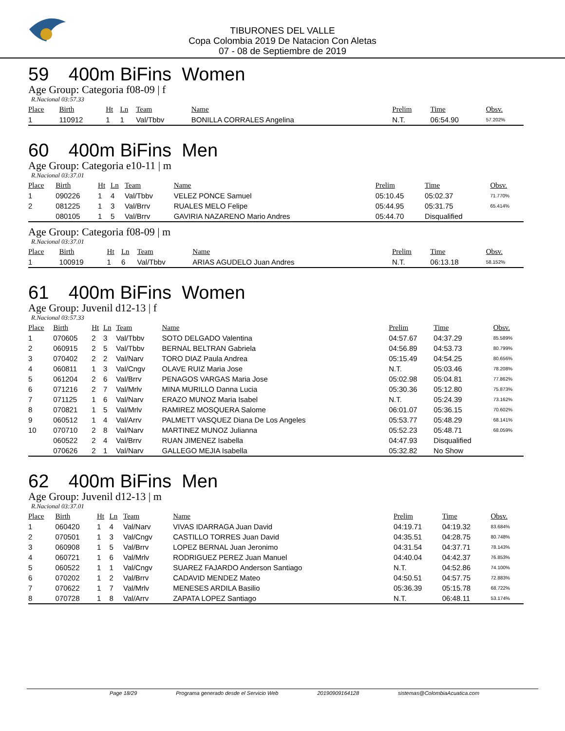TIBURONES DEL VALLE
Copa Colombia 2019 De Natacion Con Aletas
07 - 08 de Septiembre de 2019
59 400m BiFins Women
Age Group: Categoria f08-09 | f
R.Nacional 03:57.33
| Place | Birth | Ht | Ln | Team | Name | Prelim | Time | Obsv. |
| --- | --- | --- | --- | --- | --- | --- | --- | --- |
| 1 | 110912 | 1 | 1 | Val/Tbbv | BONILLA CORRALES Angelina | N.T. | 06:54.90 | 57.202% |
60 400m BiFins Men
Age Group: Categoria e10-11 | m
R.Nacional 03:37.01
| Place | Birth | Ht | Ln | Team | Name | Prelim | Time | Obsv. |
| --- | --- | --- | --- | --- | --- | --- | --- | --- |
| 1 | 090226 | 1 | 4 | Val/Tbbv | VELEZ PONCE Samuel | 05:10.45 | 05:02.37 | 71.770% |
| 2 | 081225 | 1 | 3 | Val/Brrv | RUALES MELO Felipe | 05:44.95 | 05:31.75 | 65.414% |
| | 080105 | 1 | 5 | Val/Brrv | GAVIRIA NAZARENO Mario Andres | 05:44.70 | Disqualified | |
Age Group: Categoria f08-09 | m
R.Nacional 03:37.01
| Place | Birth | Ht | Ln | Team | Name | Prelim | Time | Obsv. |
| --- | --- | --- | --- | --- | --- | --- | --- | --- |
| 1 | 100919 | 1 | 6 | Val/Tbbv | ARIAS AGUDELO Juan Andres | N.T. | 06:13.18 | 58.152% |
61 400m BiFins Women
Age Group: Juvenil d12-13 | f
R.Nacional 03:57.33
| Place | Birth | Ht | Ln | Team | Name | Prelim | Time | Obsv. |
| --- | --- | --- | --- | --- | --- | --- | --- | --- |
| 1 | 070605 | 2 | 3 | Val/Tbbv | SOTO DELGADO Valentina | 04:57.67 | 04:37.29 | 85.589% |
| 2 | 060915 | 2 | 5 | Val/Tbbv | BERNAL BELTRAN Gabriela | 04:56.89 | 04:53.73 | 80.799% |
| 3 | 070402 | 2 | 2 | Val/Narv | TORO DIAZ Paula Andrea | 05:15.49 | 04:54.25 | 80.656% |
| 4 | 060811 | 1 | 3 | Val/Cngv | OLAVE RUIZ Maria Jose | N.T. | 05:03.46 | 78.208% |
| 5 | 061204 | 2 | 6 | Val/Brrv | PENAGOS VARGAS Maria Jose | 05:02.98 | 05:04.81 | 77.862% |
| 6 | 071216 | 2 | 7 | Val/Mrlv | MINA MURILLO Danna Lucia | 05:30.36 | 05:12.80 | 75.873% |
| 7 | 071125 | 1 | 6 | Val/Narv | ERAZO MUNOZ Maria Isabel | N.T. | 05:24.39 | 73.162% |
| 8 | 070821 | 1 | 5 | Val/Mrlv | RAMIREZ MOSQUERA Salome | 06:01.07 | 05:36.15 | 70.602% |
| 9 | 060512 | 1 | 4 | Val/Arrv | PALMETT VASQUEZ Diana De Los Angeles | 05:53.77 | 05:48.29 | 68.141% |
| 10 | 070710 | 2 | 8 | Val/Narv | MARTINEZ MUNOZ Julianna | 05:52.23 | 05:48.71 | 68.059% |
| | 060522 | 2 | 4 | Val/Brrv | RUAN JIMENEZ Isabella | 04:47.93 | Disqualified | |
| | 070626 | 2 | 1 | Val/Narv | GALLEGO MEJIA Isabella | 05:32.82 | No Show | |
62 400m BiFins Men
Age Group: Juvenil d12-13 | m
R.Nacional 03:37.01
| Place | Birth | Ht | Ln | Team | Name | Prelim | Time | Obsv. |
| --- | --- | --- | --- | --- | --- | --- | --- | --- |
| 1 | 060420 | 1 | 4 | Val/Narv | VIVAS IDARRAGA Juan David | 04:19.71 | 04:19.32 | 83.684% |
| 2 | 070501 | 1 | 3 | Val/Cngv | CASTILLO TORRES Juan David | 04:35.51 | 04:28.75 | 80.748% |
| 3 | 060908 | 1 | 5 | Val/Brrv | LOPEZ BERNAL Juan Jeronimo | 04:31.54 | 04:37.71 | 78.143% |
| 4 | 060721 | 1 | 6 | Val/Mrlv | RODRIGUEZ PEREZ Juan Manuel | 04:40.04 | 04:42.37 | 76.853% |
| 5 | 060522 | 1 | 1 | Val/Cngv | SUAREZ FAJARDO Anderson Santiago | N.T. | 04:52.86 | 74.100% |
| 6 | 070202 | 1 | 2 | Val/Brrv | CADAVID MENDEZ Mateo | 04:50.51 | 04:57.75 | 72.883% |
| 7 | 070622 | 1 | 7 | Val/Mrlv | MENESES ARDILA Basilio | 05:36.39 | 05:15.78 | 68.722% |
| 8 | 070728 | 1 | 8 | Val/Arrv | ZAPATA LOPEZ Santiago | N.T. | 06:48.11 | 53.174% |
Page 18/29 Programa generado desde el Servicio Web 20190909164128 sistemas@ColombiaAcuatica.com